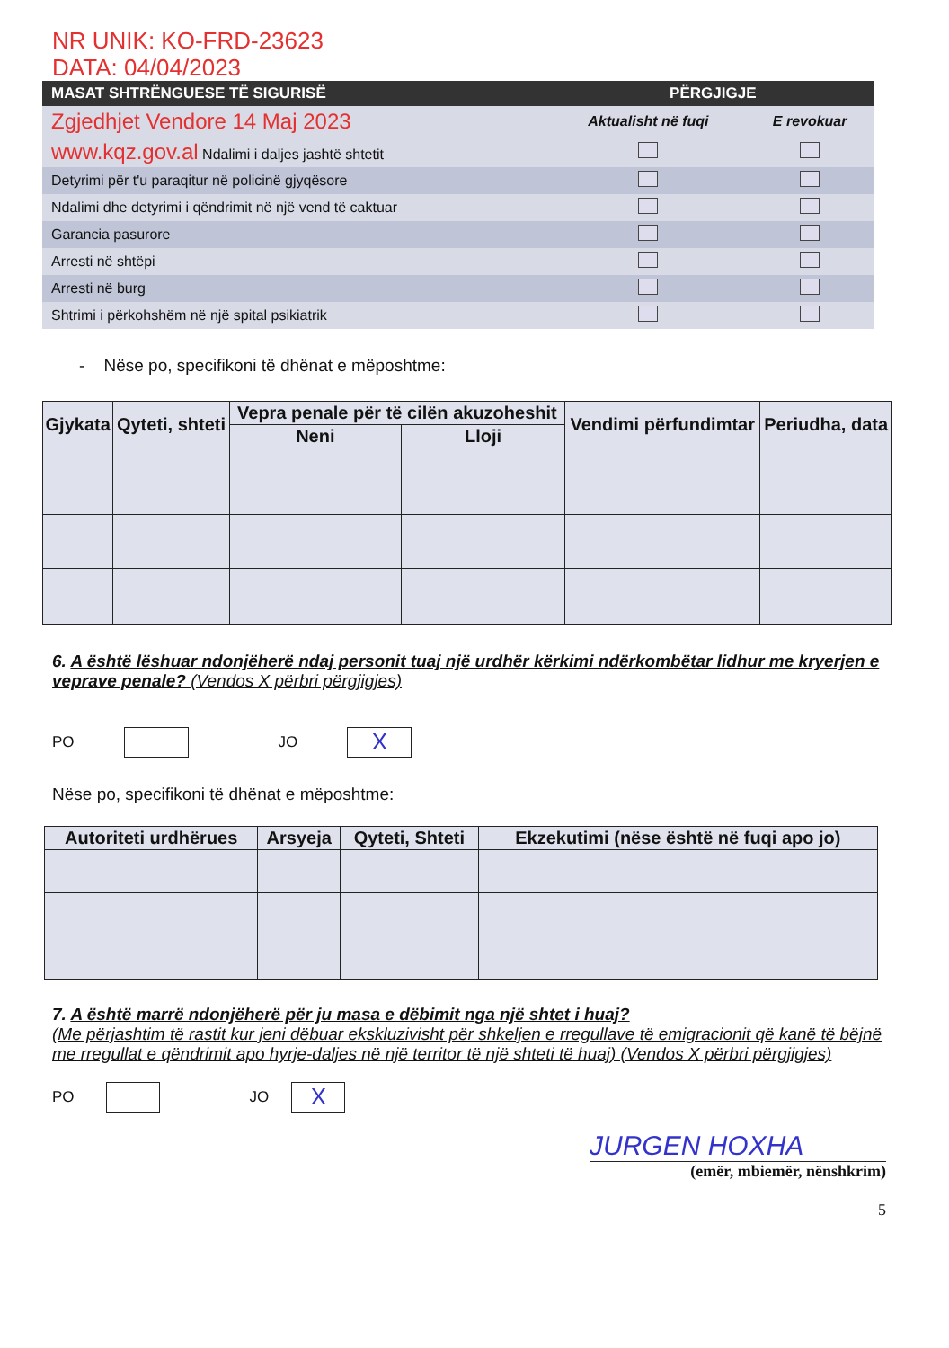NR UNIK: KO-FRD-23623
DATA: 04/04/2023
| MASAT SHTRËNGUESE TË SIGURISË | PËRGJIGJE | |
| --- | --- | --- |
| Zgjedhjet Vendore 14 Maj 2023 | Aktualisht në fuqi | E revokuar |
| www.kqz.gov.al Ndalimi i daljes jashtë shtetit | | |
| Detyrimi për t'u paraqitur në policinë gjyqësore | | |
| Ndalimi dhe detyrimi i qëndrimit në një vend të caktuar | | |
| Garancia pasurore | | |
| Arresti në shtëpi | | |
| Arresti në burg | | |
| Shtrimi i përkohshëm në një spital psikiatrik | | |
- Nëse po, specifikoni të dhënat e mëposhtme:
| Gjykata | Qyteti, shteti | Vepra penale për të cilën akuzoheshit | | Vendimi përfundimtar | Periudha, data |
| --- | --- | --- | --- | --- | --- |
| | | Neni | Lloji | | |
6. A është lëshuar ndonjëherë ndaj personit tuaj një urdhër kërkimi ndërkombëtar lidhur me kryerjen e veprave penale? (Vendos X përbri përgjigjes)
PO
JO
X
Nëse po, specifikoni të dhënat e mëposhtme:
| Autoriteti urdhërues | Arsyeja | Qyteti, Shteti | Ekzekutimi (nëse është në fuqi apo jo) |
| --- | --- | --- | --- |
7. A është marrë ndonjëherë për ju masa e dëbimit nga një shtet i huaj?
(Me përjashtim të rastit kur jeni dëbuar ekskluzivisht për shkeljen e rregullave të emigracionit që kanë të bëjnë me rregullat e qëndrimit apo hyrje-daljes në një territor të një shteti të huaj) (Vendos X përbri përgjigjes)
PO
JO
X
JURGEN HOXHA
(emër, mbiemër, nënshkrim)
5